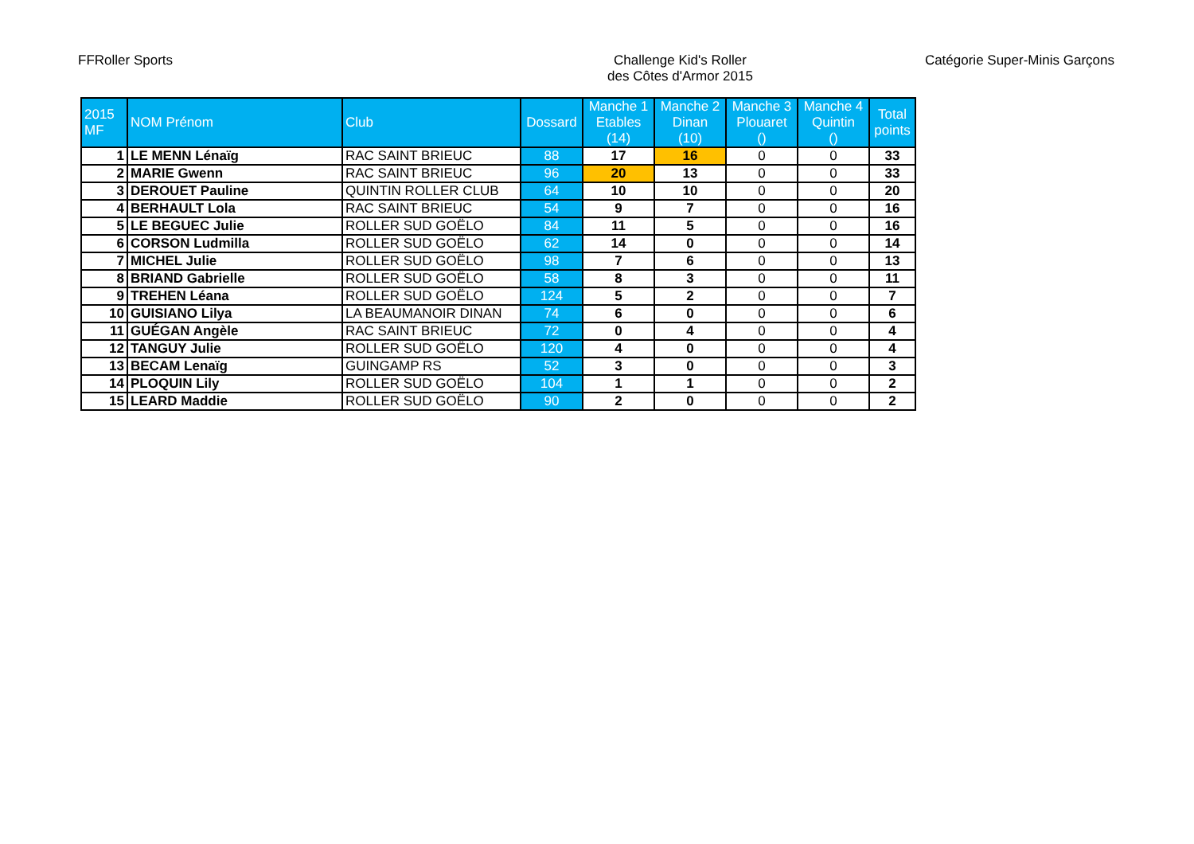FFRoller Sports Challenge Kid's Roller
des Côtes d'Armor 2015
Catégorie Super-Minis Garçons
| 2015 MF | NOM Prénom | Club | Dossard | Manche 1 Etables (14) | Manche 2 Dinan (10) | Manche 3 Plouaret () | Manche 4 Quintin () | Total points |
| --- | --- | --- | --- | --- | --- | --- | --- | --- |
| 1 | LE MENN Lénaïg | RAC SAINT BRIEUC | 88 | 17 | 16 | 0 | 0 | 33 |
| 2 | MARIE Gwenn | RAC SAINT BRIEUC | 96 | 20 | 13 | 0 | 0 | 33 |
| 3 | DEROUET Pauline | QUINTIN ROLLER CLUB | 64 | 10 | 10 | 0 | 0 | 20 |
| 4 | BERHAULT Lola | RAC SAINT BRIEUC | 54 | 9 | 7 | 0 | 0 | 16 |
| 5 | LE BEGUEC Julie | ROLLER SUD GOËLO | 84 | 11 | 5 | 0 | 0 | 16 |
| 6 | CORSON Ludmilla | ROLLER SUD GOËLO | 62 | 14 | 0 | 0 | 0 | 14 |
| 7 | MICHEL Julie | ROLLER SUD GOËLO | 98 | 7 | 6 | 0 | 0 | 13 |
| 8 | BRIAND Gabrielle | ROLLER SUD GOËLO | 58 | 8 | 3 | 0 | 0 | 11 |
| 9 | TREHEN Léana | ROLLER SUD GOËLO | 124 | 5 | 2 | 0 | 0 | 7 |
| 10 | GUISIANO Lilya | LA BEAUMANOIR DINAN | 74 | 6 | 0 | 0 | 0 | 6 |
| 11 | GUÉGAN Angèle | RAC SAINT BRIEUC | 72 | 0 | 4 | 0 | 0 | 4 |
| 12 | TANGUY Julie | ROLLER SUD GOËLO | 120 | 4 | 0 | 0 | 0 | 4 |
| 13 | BECAM Lenaïg | GUINGAMP RS | 52 | 3 | 0 | 0 | 0 | 3 |
| 14 | PLOQUIN Lily | ROLLER SUD GOËLO | 104 | 1 | 1 | 0 | 0 | 2 |
| 15 | LEARD Maddie | ROLLER SUD GOËLO | 90 | 2 | 0 | 0 | 0 | 2 |